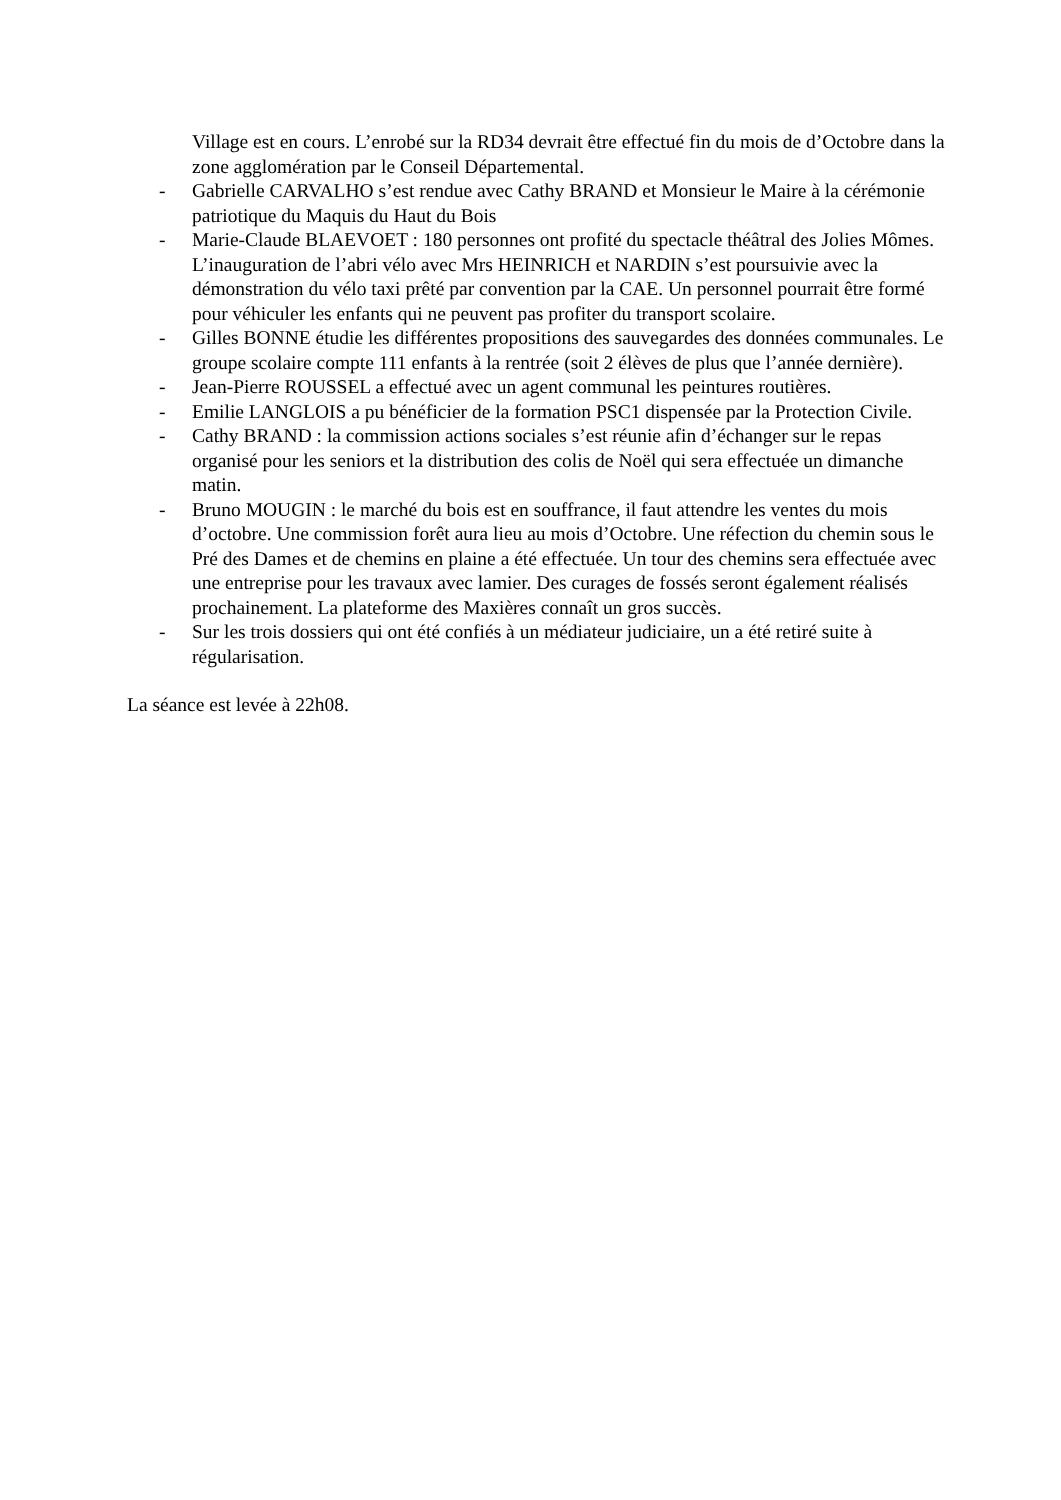Village est en cours. L’enrobé sur la RD34 devrait être effectué fin du mois de d’Octobre dans la zone agglomération par le Conseil Départemental.
- Gabrielle CARVALHO s’est rendue avec Cathy BRAND et Monsieur le Maire à la cérémonie patriotique du Maquis du Haut du Bois
- Marie-Claude BLAEVOET : 180 personnes ont profité du spectacle théâtral des Jolies Mômes. L’inauguration de l’abri vélo avec Mrs HEINRICH et NARDIN s’est poursuivie avec la démonstration du vélo taxi prêté par convention par la CAE. Un personnel pourrait être formé pour véhiculer les enfants qui ne peuvent pas profiter du transport scolaire.
- Gilles BONNE étudie les différentes propositions des sauvegardes des données communales. Le groupe scolaire compte 111 enfants à la rentrée (soit 2 élèves de plus que l’année dernière).
- Jean-Pierre ROUSSEL a effectué avec un agent communal les peintures routières.
- Emilie LANGLOIS a pu bénéficier de la formation PSC1 dispensée par la Protection Civile.
- Cathy BRAND : la commission actions sociales s’est réunie afin d’échanger sur le repas organisé pour les seniors et la distribution des colis de Noël qui sera effectuée un dimanche matin.
- Bruno MOUGIN : le marché du bois est en souffrance, il faut attendre les ventes du mois d’octobre. Une commission forêt aura lieu au mois d’Octobre. Une réfection du chemin sous le Pré des Dames et de chemins en plaine a été effectuée. Un tour des chemins sera effectuée avec une entreprise pour les travaux avec lamier. Des curages de fossés seront également réalisés prochainement. La plateforme des Maxières connaît un gros succès.
- Sur les trois dossiers qui ont été confiés à un médiateur judiciaire, un a été retiré suite à régularisation.
La séance est levée à 22h08.